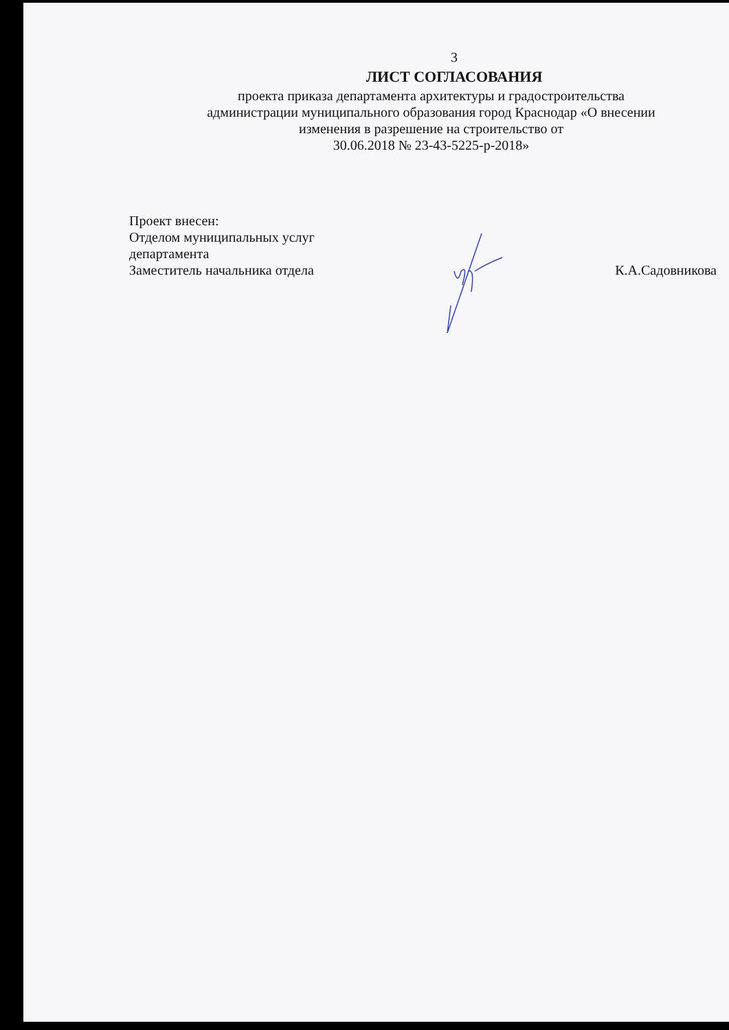3
ЛИСТ СОГЛАСОВАНИЯ
проекта приказа департамента архитектуры и градостроительства
администрации муниципального образования город Краснодар «О внесении
изменения в разрешение на строительство от
30.06.2018 № 23-43-5225-р-2018»
Проект внесен:
Отделом муниципальных услуг
департамента
Заместитель начальника отдела
К.А.Садовникова